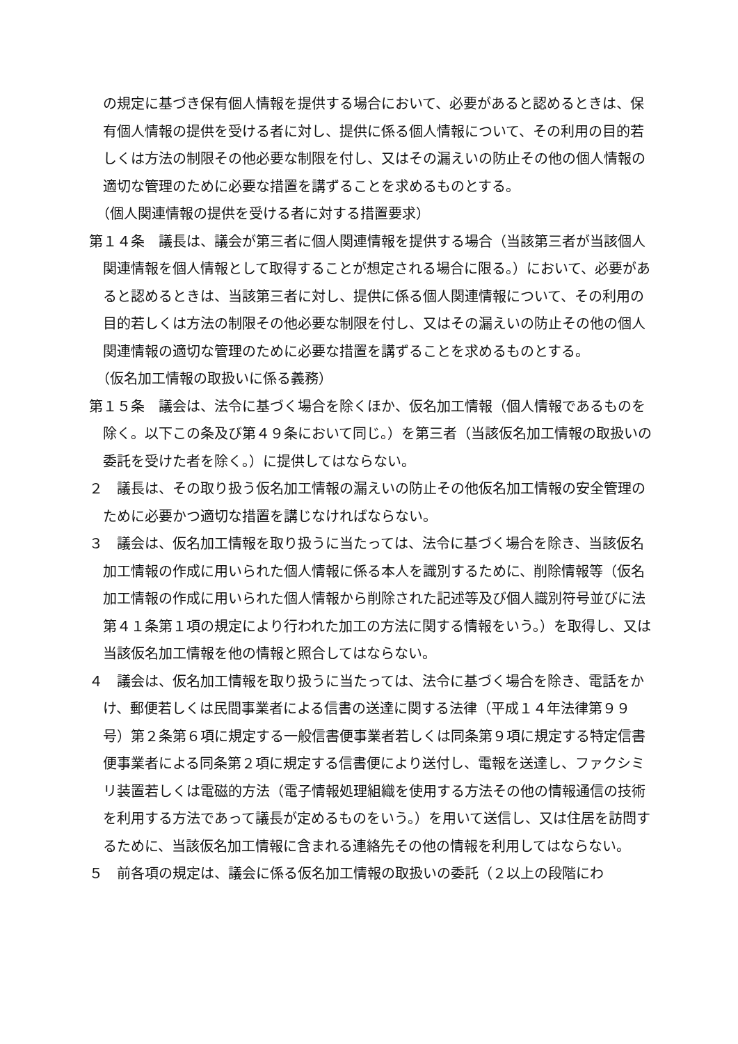の規定に基づき保有個人情報を提供する場合において、必要があると認めるときは、保有個人情報の提供を受ける者に対し、提供に係る個人情報について、その利用の目的若しくは方法の制限その他必要な制限を付し、又はその漏えいの防止その他の個人情報の適切な管理のために必要な措置を講ずることを求めるものとする。
（個人関連情報の提供を受ける者に対する措置要求）
第１４条　議長は、議会が第三者に個人関連情報を提供する場合（当該第三者が当該個人関連情報を個人情報として取得することが想定される場合に限る。）において、必要があると認めるときは、当該第三者に対し、提供に係る個人関連情報について、その利用の目的若しくは方法の制限その他必要な制限を付し、又はその漏えいの防止その他の個人関連情報の適切な管理のために必要な措置を講ずることを求めるものとする。
（仮名加工情報の取扱いに係る義務）
第１５条　議会は、法令に基づく場合を除くほか、仮名加工情報（個人情報であるものを除く。以下この条及び第４９条において同じ。）を第三者（当該仮名加工情報の取扱いの委託を受けた者を除く。）に提供してはならない。
２　議長は、その取り扱う仮名加工情報の漏えいの防止その他仮名加工情報の安全管理のために必要かつ適切な措置を講じなければならない。
３　議会は、仮名加工情報を取り扱うに当たっては、法令に基づく場合を除き、当該仮名加工情報の作成に用いられた個人情報に係る本人を識別するために、削除情報等（仮名加工情報の作成に用いられた個人情報から削除された記述等及び個人識別符号並びに法第４１条第１項の規定により行われた加工の方法に関する情報をいう。）を取得し、又は当該仮名加工情報を他の情報と照合してはならない。
４　議会は、仮名加工情報を取り扱うに当たっては、法令に基づく場合を除き、電話をかけ、郵便若しくは民間事業者による信書の送達に関する法律（平成１４年法律第９９号）第２条第６項に規定する一般信書便事業者若しくは同条第９項に規定する特定信書便事業者による同条第２項に規定する信書便により送付し、電報を送達し、ファクシミリ装置若しくは電磁的方法（電子情報処理組織を使用する方法その他の情報通信の技術を利用する方法であって議長が定めるものをいう。）を用いて送信し、又は住居を訪問するために、当該仮名加工情報に含まれる連絡先その他の情報を利用してはならない。
５　前各項の規定は、議会に係る仮名加工情報の取扱いの委託（２以上の段階にわ